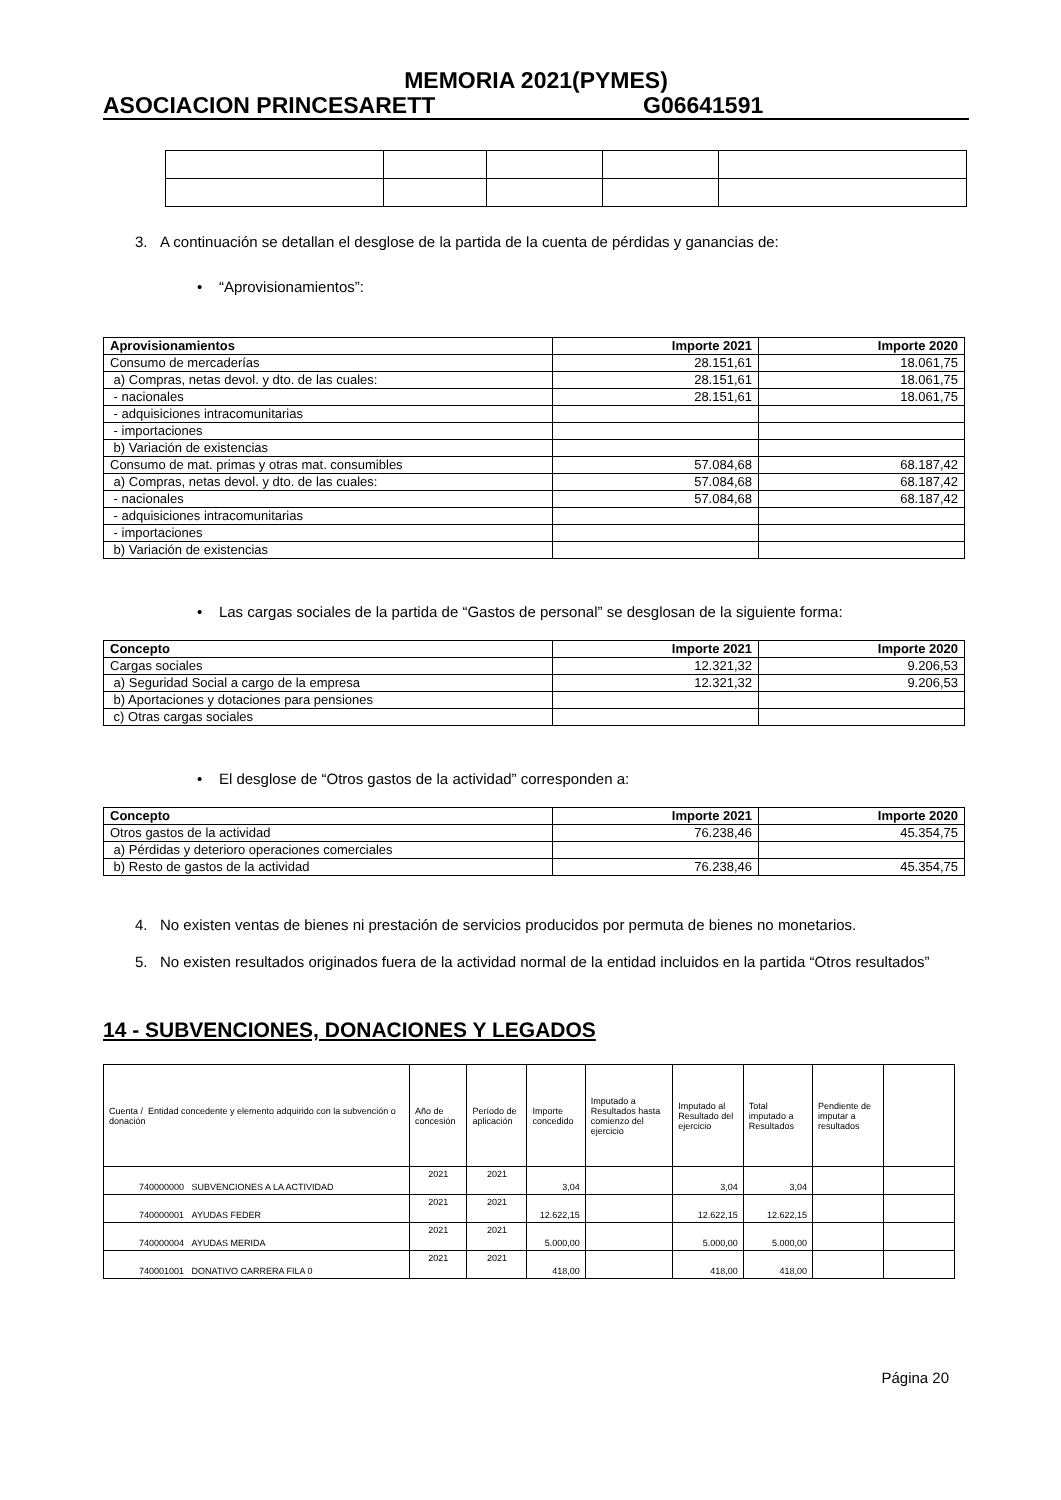MEMORIA 2021(PYMES)
ASOCIACION PRINCESARETT G06641591
3. A continuación se detallan el desglose de la partida de la cuenta de pérdidas y ganancias de:
• “Aprovisionamientos”:
| Aprovisionamientos | Importe 2021 | Importe 2020 |
| --- | --- | --- |
| Consumo de mercaderías | 28.151,61 | 18.061,75 |
| a) Compras, netas devol. y dto. de las cuales: | 28.151,61 | 18.061,75 |
| - nacionales | 28.151,61 | 18.061,75 |
| - adquisiciones intracomunitarias | | |
| - importaciones | | |
| b) Variación de existencias | | |
| Consumo de mat. primas y otras mat. consumibles | 57.084,68 | 68.187,42 |
| a) Compras, netas devol. y dto. de las cuales: | 57.084,68 | 68.187,42 |
| - nacionales | 57.084,68 | 68.187,42 |
| - adquisiciones intracomunitarias | | |
| - importaciones | | |
| b) Variación de existencias | | |
• Las cargas sociales de la partida de “Gastos de personal” se desglosan de la siguiente forma:
| Concepto | Importe 2021 | Importe 2020 |
| --- | --- | --- |
| Cargas sociales | 12.321,32 | 9.206,53 |
| a) Seguridad Social a cargo de la empresa | 12.321,32 | 9.206,53 |
| b) Aportaciones y dotaciones para pensiones | | |
| c) Otras cargas sociales | | |
• El desglose de “Otros gastos de la actividad” corresponden a:
| Concepto | Importe 2021 | Importe 2020 |
| --- | --- | --- |
| Otros gastos de la actividad | 76.238,46 | 45.354,75 |
| a) Pérdidas y deterioro operaciones comerciales | | |
| b) Resto de gastos de la actividad | 76.238,46 | 45.354,75 |
4. No existen ventas de bienes ni prestación de servicios producidos por permuta de bienes no monetarios.
5. No existen resultados originados fuera de la actividad normal de la entidad incluidos en la partida “Otros resultados”
14 - SUBVENCIONES, DONACIONES Y LEGADOS
| Cuenta / Entidad concedente y elemento adquirido con la subvención o donación | Año de concesión | Período de aplicación | Importe concedido | Imputado a Resultados hasta comienzo del ejercicio | Imputado al Resultado del ejercicio | Total imputado a Resultados | Pendiente de imputar a resultados | |
| 740000000 SUBVENCIONES A LA ACTIVIDAD | 2021 | 2021 | 3,04 | | 3,04 | 3,04 | | |
| 740000001 AYUDAS FEDER | 2021 | 2021 | 12.622,15 | | 12.622,15 | 12.622,15 | | |
| 740000004 AYUDAS MERIDA | 2021 | 2021 | 5.000,00 | | 5.000,00 | 5.000,00 | | |
| 740001001 DONATIVO CARRERA FILA 0 | 2021 | 2021 | 418,00 | | 418,00 | 418,00 | | |
Página 20